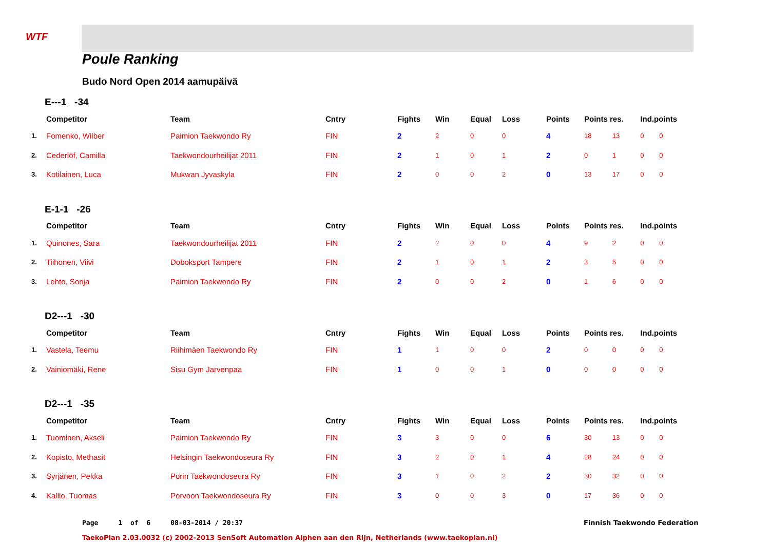WTF
Poule Ranking
Budo Nord Open 2014 aamupäivä
E---1 -34
| | Competitor | Team | Cntry | Fights | Win | Equal | Loss | Points | Points res. | | Ind.points | |
| --- | --- | --- | --- | --- | --- | --- | --- | --- | --- | --- | --- | --- |
| 1. | Fomenko, Wilber | Paimion Taekwondo Ry | FIN | 2 | 2 | 0 | 0 | 4 | 18 | 13 | 0 | 0 |
| 2. | Cederlöf, Camilla | Taekwondourheilijat 2011 | FIN | 2 | 1 | 0 | 1 | 2 | 0 | 1 | 0 | 0 |
| 3. | Kotilainen, Luca | Mukwan Jyvaskyla | FIN | 2 | 0 | 0 | 2 | 0 | 13 | 17 | 0 | 0 |
E-1-1 -26
| | Competitor | Team | Cntry | Fights | Win | Equal | Loss | Points | Points res. | | Ind.points | |
| --- | --- | --- | --- | --- | --- | --- | --- | --- | --- | --- | --- | --- |
| 1. | Quinones, Sara | Taekwondourheilijat 2011 | FIN | 2 | 2 | 0 | 0 | 4 | 9 | 2 | 0 | 0 |
| 2. | Tiihonen, Viivi | Doboksport Tampere | FIN | 2 | 1 | 0 | 1 | 2 | 3 | 5 | 0 | 0 |
| 3. | Lehto, Sonja | Paimion Taekwondo Ry | FIN | 2 | 0 | 0 | 2 | 0 | 1 | 6 | 0 | 0 |
D2---1 -30
| | Competitor | Team | Cntry | Fights | Win | Equal | Loss | Points | Points res. | | Ind.points | |
| --- | --- | --- | --- | --- | --- | --- | --- | --- | --- | --- | --- | --- |
| 1. | Vastela, Teemu | Riihimäen Taekwondo Ry | FIN | 1 | 1 | 0 | 0 | 2 | 0 | 0 | 0 | 0 |
| 2. | Vainiomäki, Rene | Sisu Gym Jarvenpaa | FIN | 1 | 0 | 0 | 1 | 0 | 0 | 0 | 0 | 0 |
D2---1 -35
| | Competitor | Team | Cntry | Fights | Win | Equal | Loss | Points | Points res. | | Ind.points | |
| --- | --- | --- | --- | --- | --- | --- | --- | --- | --- | --- | --- | --- |
| 1. | Tuominen, Akseli | Paimion Taekwondo Ry | FIN | 3 | 3 | 0 | 0 | 6 | 30 | 13 | 0 | 0 |
| 2. | Kopisto, Methasit | Helsingin Taekwondoseura Ry | FIN | 3 | 2 | 0 | 1 | 4 | 28 | 24 | 0 | 0 |
| 3. | Syrjänen, Pekka | Porin Taekwondoseura Ry | FIN | 3 | 1 | 0 | 2 | 2 | 30 | 32 | 0 | 0 |
| 4. | Kallio, Tuomas | Porvoon Taekwondoseura Ry | FIN | 3 | 0 | 0 | 3 | 0 | 17 | 36 | 0 | 0 |
Page 1 of 6 08-03-2014 / 20:37
Finnish Taekwondo Federation
TaekoPlan 2.03.0032 (c) 2002-2013 SenSoft Automation Alphen aan den Rijn, Netherlands (www.taekoplan.nl)